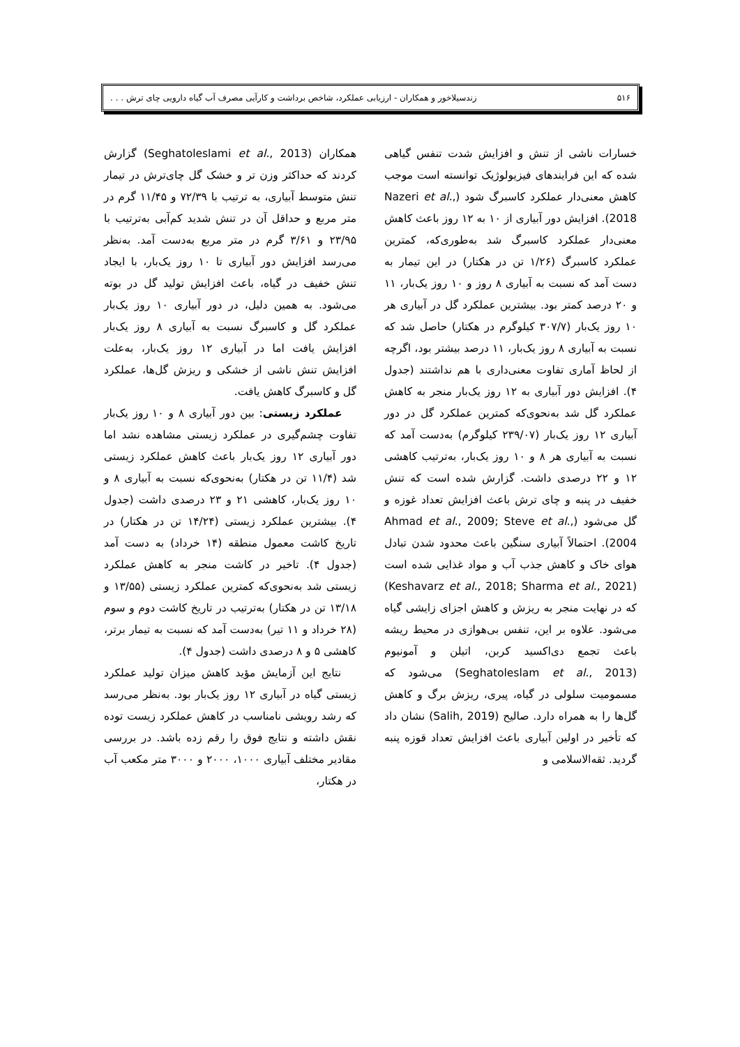۵۱۶ زندسیلاخور و همکاران - ارزیابی عملکرد، شاخص برداشت و کارآیی مصرف آب گیاه دارویی چای ترش . . .
خسارات ناشی از تنش و افزایش شدت تنفس گیاهی شده که این فرایندهای فیزیولوژیک توانسته است موجب کاهش معنی‌دار عملکرد کاسبرگ شود (Nazeri et al., 2018). افزایش دور آبیاری از ۱۰ به ۱۲ روز باعث کاهش معنی‌دار عملکرد کاسبرگ شد به‌طوری‌که، کمترین عملکرد کاسبرگ (۱/۲۶ تن در هکتار) در این تیمار به دست آمد که نسبت به آبیاری ۸ روز و ۱۰ روز یک‌بار، ۱۱ و ۲۰ درصد کمتر بود. بیشترین عملکرد گل در آبیاری هر ۱۰ روز یک‌بار (۳۰۷/۷ کیلوگرم در هکتار) حاصل شد که نسبت به آبیاری ۸ روز یک‌بار، ۱۱ درصد بیشتر بود، اگرچه از لحاظ آماری تفاوت معنی‌داری با هم نداشتند (جدول ۴). افزایش دور آبیاری به ۱۲ روز یک‌بار منجر به کاهش عملکرد گل شد به‌نحوی‌که کمترین عملکرد گل در دور آبیاری ۱۲ روز یک‌بار (۲۳۹/۰۷ کیلوگرم) به‌دست آمد که نسبت به آبیاری هر ۸ و ۱۰ روز یک‌بار، به‌ترتیب کاهشی ۱۲ و ۲۲ درصدی داشت. گزارش شده است که تنش خفیف در پنبه و چای ترش باعث افزایش تعداد غوزه و گل می‌شود (Ahmad et al., 2009; Steve et al., 2004). احتمالاً آبیاری سنگین باعث محدود شدن تبادل هوای خاک و کاهش جذب آب و مواد غذایی شده است (Keshavarz et al., 2018; Sharma et al., 2021) که در نهایت منجر به ریزش و کاهش اجزای زایشی گیاه می‌شود. علاوه بر این، تنفس بی‌هوازی در محیط ریشه باعث تجمع دی‌اکسید کربن، اتیلن و آمونیوم (Seghatoleslam et al., 2013) می‌شود که مسمومیت سلولی در گیاه، پیری، ریزش برگ و کاهش گل‌ها را به همراه دارد. صالیح (Salih, 2019) نشان داد که تأخیر در اولین آبیاری باعث افزایش تعداد قوزه پنبه گردید. ثقه‌الاسلامی و
همکاران (Seghatoleslami et al., 2013) گزارش کردند که حداکثر وزن تر و خشک گل چای‌ترش در تیمار تنش متوسط آبیاری، به ترتیب با ۷۲/۳۹ و ۱۱/۴۵ گرم در متر مربع و حداقل آن در تنش شدید کم‌آبی به‌ترتیب با ۲۳/۹۵ و ۳/۶۱ گرم در متر مربع به‌دست آمد. به‌نظر می‌رسد افزایش دور آبیاری تا ۱۰ روز یک‌بار، با ایجاد تنش خفیف در گیاه، باعث افزایش تولید گل در بوته می‌شود. به همین دلیل، در دور آبیاری ۱۰ روز یک‌بار عملکرد گل و کاسبرگ نسبت به آبیاری ۸ روز یک‌بار افزایش یافت اما در آبیاری ۱۲ روز یک‌بار، به‌علت افزایش تنش ناشی از خشکی و ریزش گل‌ها، عملکرد گل و کاسبرگ کاهش یافت.
عملکرد زیستی: بین دور آبیاری ۸ و ۱۰ روز یک‌بار تفاوت چشم‌گیری در عملکرد زیستی مشاهده نشد اما دور آبیاری ۱۲ روز یک‌بار باعث کاهش عملکرد زیستی شد (۱۱/۴ تن در هکتار) به‌نحوی‌که نسبت به آبیاری ۸ و ۱۰ روز یک‌بار، کاهشی ۲۱ و ۲۳ درصدی داشت (جدول ۴). بیشترین عملکرد زیستی (۱۴/۲۴ تن در هکتار) در تاریخ کاشت معمول منطقه (۱۴ خرداد) به دست آمد (جدول ۴). تاخیر در کاشت منجر به کاهش عملکرد زیستی شد به‌نحوی‌که کمترین عملکرد زیستی (۱۳/۵۵ و ۱۳/۱۸ تن در هکتار) به‌ترتیب در تاریخ کاشت دوم و سوم (۲۸ خرداد و ۱۱ تیر) به‌دست آمد که نسبت به تیمار برتر، کاهشی ۵ و ۸ درصدی داشت (جدول ۴).
نتایج این آزمایش مؤید کاهش میزان تولید عملکرد زیستی گیاه در آبیاری ۱۲ روز یک‌بار بود. به‌نظر می‌رسد که رشد رویشی نامناسب در کاهش عملکرد زیست توده نقش داشته و نتایج فوق را رقم زده باشد. در بررسی مقادیر مختلف آبیاری ۱۰۰۰، ۲۰۰۰ و ۳۰۰۰ متر مکعب آب در هکتار،